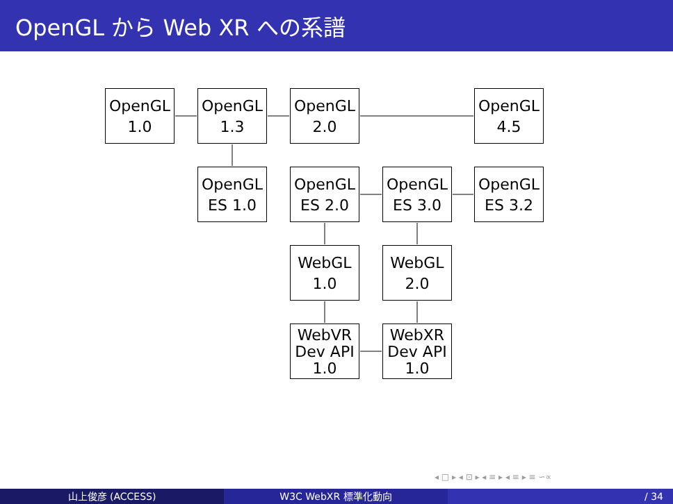OpenGL から Web XR への系譜
OpenGL
1.0
OpenGL
1.3
OpenGL
2.0
OpenGL
4.5
OpenGL
ES 1.0
OpenGL
ES 2.0
OpenGL
ES 3.0
OpenGL
ES 3.2
WebGL
1.0
WebGL
2.0
WebVR
Dev API
1.0
WebXR
Dev API
1.0
◂ □ ▸ ◂ ⊡ ▸ ◂ ≡ ▸ ◂ ≡ ▸ ≡ ∽∝
山上俊彦 (ACCESS) W3C WebXR 標準化動向 / 34